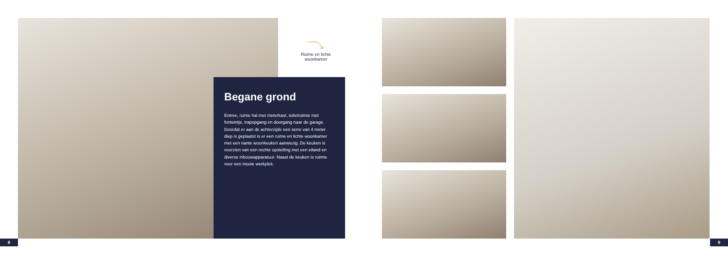Ruime en lichte woonkamer
Begane grond
Entree, ruime hal met meterkast, toiletruimte met fonteintje, trapopgang en doorgang naar de garage. Doordat er aan de achterzijde een serre van 4 meter diep is geplaatst is er een ruime en lichte woonkamer met een riante woonkeuken aanwezig. De keuken is voorzien van een rechte opstelling met een eiland en diverse inbouwapparatuur. Naast de keuken is ruimte voor een mooie werkplek.
8 9